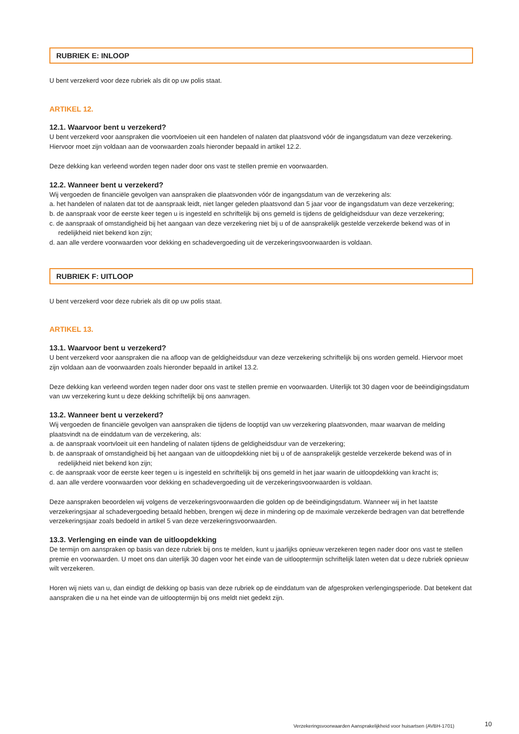RUBRIEK E: INLOOP
U bent verzekerd voor deze rubriek als dit op uw polis staat.
ARTIKEL 12.
12.1. Waarvoor bent u verzekerd?
U bent verzekerd voor aanspraken die voortvloeien uit een handelen of nalaten dat plaatsvond vóór de ingangsdatum van deze verzekering. Hiervoor moet zijn voldaan aan de voorwaarden zoals hieronder bepaald in artikel 12.2.
Deze dekking kan verleend worden tegen nader door ons vast te stellen premie en voorwaarden.
12.2. Wanneer bent u verzekerd?
Wij vergoeden de financiële gevolgen van aanspraken die plaatsvonden vóór de ingangsdatum van de verzekering als:
a. het handelen of nalaten dat tot de aanspraak leidt, niet langer geleden plaatsvond dan 5 jaar voor de ingangsdatum van deze verzekering;
b. de aanspraak voor de eerste keer tegen u is ingesteld en schriftelijk bij ons gemeld is tijdens de geldigheidsduur van deze verzekering;
c. de aanspraak of omstandigheid bij het aangaan van deze verzekering niet bij u of de aansprakelijk gestelde verzekerde bekend was of in redelijkheid niet bekend kon zijn;
d. aan alle verdere voorwaarden voor dekking en schadevergoeding uit de verzekeringsvoorwaarden is voldaan.
RUBRIEK F: UITLOOP
U bent verzekerd voor deze rubriek als dit op uw polis staat.
ARTIKEL 13.
13.1. Waarvoor bent u verzekerd?
U bent verzekerd voor aanspraken die na afloop van de geldigheidsduur van deze verzekering schriftelijk bij ons worden gemeld. Hiervoor moet zijn voldaan aan de voorwaarden zoals hieronder bepaald in artikel 13.2.
Deze dekking kan verleend worden tegen nader door ons vast te stellen premie en voorwaarden. Uiterlijk tot 30 dagen voor de beëindigingsdatum van uw verzekering kunt u deze dekking schriftelijk bij ons aanvragen.
13.2. Wanneer bent u verzekerd?
Wij vergoeden de financiële gevolgen van aanspraken die tijdens de looptijd van uw verzekering plaatsvonden, maar waarvan de melding plaatsvindt na de einddatum van de verzekering, als:
a. de aanspraak voortvloeit uit een handeling of nalaten tijdens de geldigheidsduur van de verzekering;
b. de aanspraak of omstandigheid bij het aangaan van de uitloopdekking niet bij u of de aansprakelijk gestelde verzekerde bekend was of in redelijkheid niet bekend kon zijn;
c. de aanspraak voor de eerste keer tegen u is ingesteld en schriftelijk bij ons gemeld in het jaar waarin de uitloopdekking van kracht is;
d. aan alle verdere voorwaarden voor dekking en schadevergoeding uit de verzekeringsvoorwaarden is voldaan.
Deze aanspraken beoordelen wij volgens de verzekeringsvoorwaarden die golden op de beëindigingsdatum. Wanneer wij in het laatste verzekeringsjaar al schadevergoeding betaald hebben, brengen wij deze in mindering op de maximale verzekerde bedragen van dat betreffende verzekeringsjaar zoals bedoeld in artikel 5 van deze verzekeringsvoorwaarden.
13.3. Verlenging en einde van de uitloopdekking
De termijn om aanspraken op basis van deze rubriek bij ons te melden, kunt u jaarlijks opnieuw verzekeren tegen nader door ons vast te stellen premie en voorwaarden. U moet ons dan uiterlijk 30 dagen voor het einde van de uitlooptermijn schriftelijk laten weten dat u deze rubriek opnieuw wilt verzekeren.
Horen wij niets van u, dan eindigt de dekking op basis van deze rubriek op de einddatum van de afgesproken verlengingsperiode. Dat betekent dat aanspraken die u na het einde van de uitlooptermijn bij ons meldt niet gedekt zijn.
Verzekeringsvoorwaarden Aansprakelijkheid voor huisartsen (AVBH-1701)
10